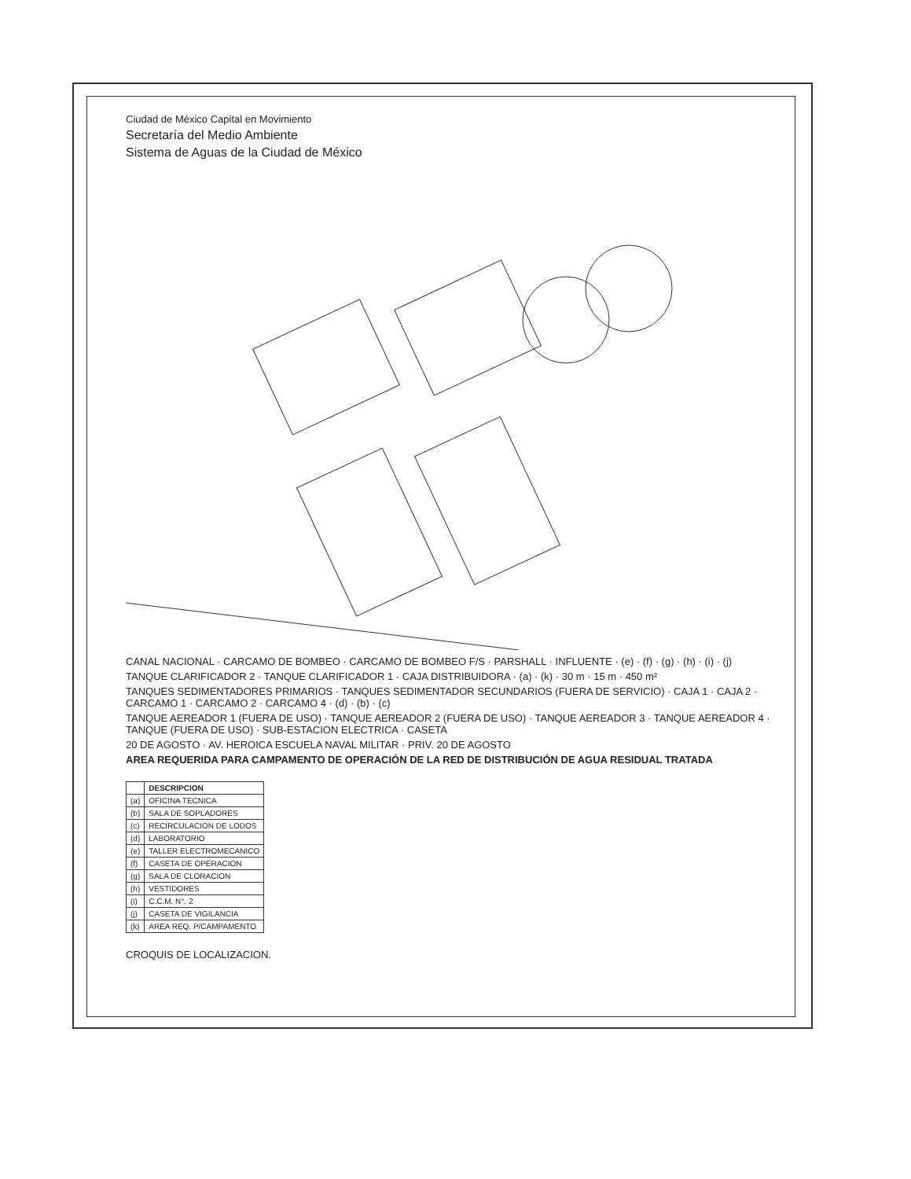Ciudad de México Capital en Movimiento
Secretaría del Medio Ambiente
Sistema de Aguas de la Ciudad de México
CANAL NACIONAL · CARCAMO DE BOMBEO · CARCAMO DE BOMBEO F/S · PARSHALL · INFLUENTE · (e) · (f) · (g) · (h) · (i) · (j)
TANQUE CLARIFICADOR 2 · TANQUE CLARIFICADOR 1 · CAJA DISTRIBUIDORA · (a) · (k) · 30 m · 15 m · 450 m²
TANQUES SEDIMENTADORES PRIMARIOS · TANQUES SEDIMENTADOR SECUNDARIOS (FUERA DE SERVICIO) · CAJA 1 · CAJA 2 · CARCAMO 1 · CARCAMO 2 · CARCAMO 4 · (d) · (b) · (c)
TANQUE AEREADOR 1 (FUERA DE USO) · TANQUE AEREADOR 2 (FUERA DE USO) · TANQUE AEREADOR 3 · TANQUE AEREADOR 4 · TANQUE (FUERA DE USO) · SUB-ESTACION ELECTRICA · CASETA
20 DE AGOSTO · AV. HEROICA ESCUELA NAVAL MILITAR · PRIV. 20 DE AGOSTO
AREA REQUERIDA PARA CAMPAMENTO DE OPERACIÓN DE LA RED DE DISTRIBUCIÓN DE AGUA RESIDUAL TRATADA
| | DESCRIPCION |
| --- | --- |
| (a) | OFICINA TECNICA |
| (b) | SALA DE SOPLADORES |
| (c) | RECIRCULACION DE LODOS |
| (d) | LABORATORIO |
| (e) | TALLER ELECTROMECANICO |
| (f) | CASETA DE OPERACION |
| (g) | SALA DE CLORACION |
| (h) | VESTIDORES |
| (i) | C.C.M. N°. 2 |
| (j) | CASETA DE VIGILANCIA |
| (k) | AREA REQ. P/CAMPAMENTO |
CROQUIS DE LOCALIZACION.